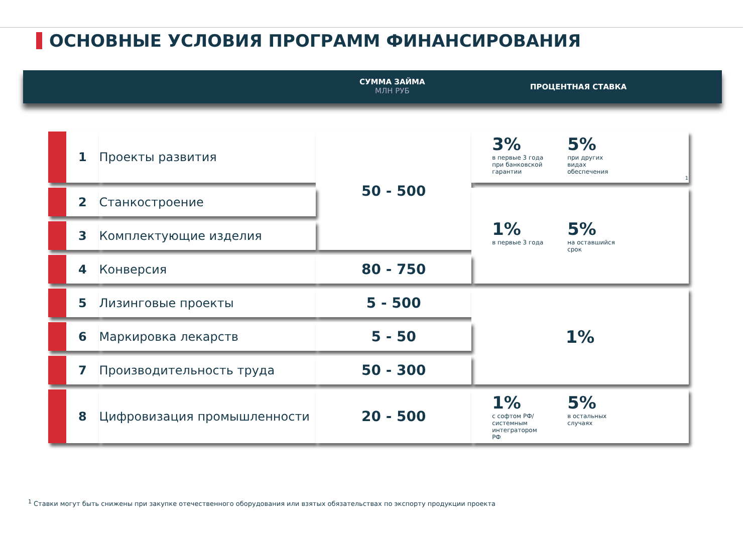ОСНОВНЫЕ УСЛОВИЯ ПРОГРАММ ФИНАНСИРОВАНИЯ
СУММА ЗАЙМА
МЛН РУБ
ПРОЦЕНТНАЯ СТАВКА
| 1 | Проекты развития | 50 - 500 | 3% в первые 3 года при банковской гарантии 5% при других видах обеспечения<sup>1</sup> |
| 2 | Станкостроение | | 1% в первые 3 года 5% на оставшийся срок |
| 3 | Комплектующие изделия | | |
| 4 | Конверсия | 80 - 750 | |
| 5 | Лизинговые проекты | 5 - 500 | 1% |
| 6 | Маркировка лекарств | 5 - 50 | |
| 7 | Производительность труда | 50 - 300 | |
| 8 | Цифровизация промышленности | 20 - 500 | 1% с софтом РФ/ системным интегратором РФ 5% в остальных случаях |
<sup>1</sup> Ставки могут быть снижены при закупке отечественного оборудования или взятых обязательствах по экспорту продукции проекта